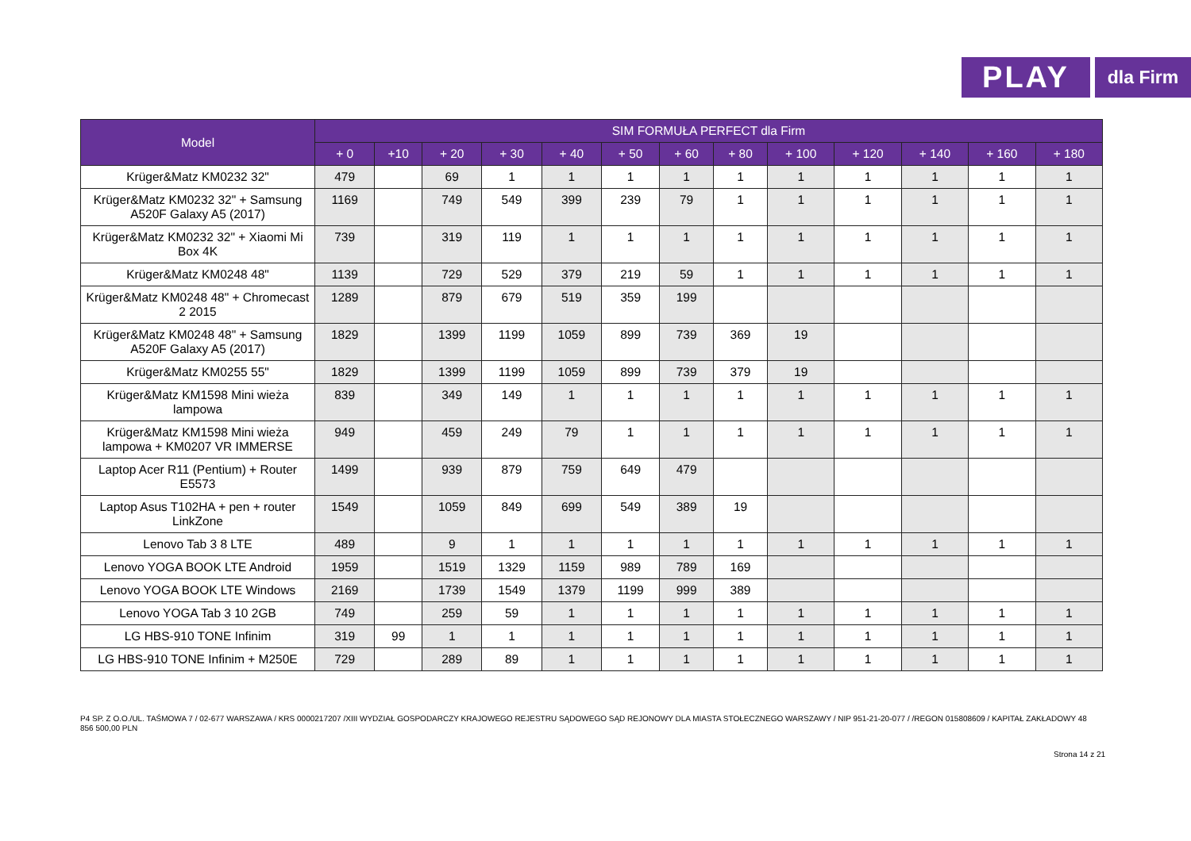PLAY
dla Firm
| Model | SIM FORMUŁA PERFECT dla Firm | | | | | | | | | | | | |
| --- | --- | --- | --- | --- | --- | --- | --- | --- | --- | --- | --- | --- | --- |
| | + 0 | +10 | + 20 | + 30 | + 40 | + 50 | + 60 | + 80 | + 100 | + 120 | + 140 | + 160 | + 180 |
| Krüger&Matz KM0232 32" | 479 | | 69 | 1 | 1 | 1 | 1 | 1 | 1 | 1 | 1 | 1 | 1 |
| Krüger&Matz KM0232 32" + Samsung A520F Galaxy A5 (2017) | 1169 | | 749 | 549 | 399 | 239 | 79 | 1 | 1 | 1 | 1 | 1 | 1 |
| Krüger&Matz KM0232 32" + Xiaomi Mi Box 4K | 739 | | 319 | 119 | 1 | 1 | 1 | 1 | 1 | 1 | 1 | 1 | 1 |
| Krüger&Matz KM0248 48" | 1139 | | 729 | 529 | 379 | 219 | 59 | 1 | 1 | 1 | 1 | 1 | 1 |
| Krüger&Matz KM0248 48" + Chromecast 2 2015 | 1289 | | 879 | 679 | 519 | 359 | 199 | | | | | | |
| Krüger&Matz KM0248 48" + Samsung A520F Galaxy A5 (2017) | 1829 | | 1399 | 1199 | 1059 | 899 | 739 | 369 | 19 | | | | |
| Krüger&Matz KM0255 55" | 1829 | | 1399 | 1199 | 1059 | 899 | 739 | 379 | 19 | | | | |
| Krüger&Matz KM1598 Mini wieża lampowa | 839 | | 349 | 149 | 1 | 1 | 1 | 1 | 1 | 1 | 1 | 1 | 1 |
| Krüger&Matz KM1598 Mini wieża lampowa + KM0207 VR IMMERSE | 949 | | 459 | 249 | 79 | 1 | 1 | 1 | 1 | 1 | 1 | 1 | 1 |
| Laptop Acer R11 (Pentium) + Router E5573 | 1499 | | 939 | 879 | 759 | 649 | 479 | | | | | | |
| Laptop Asus T102HA + pen + router LinkZone | 1549 | | 1059 | 849 | 699 | 549 | 389 | 19 | | | | | |
| Lenovo Tab 3 8 LTE | 489 | | 9 | 1 | 1 | 1 | 1 | 1 | 1 | 1 | 1 | 1 | 1 |
| Lenovo YOGA BOOK LTE Android | 1959 | | 1519 | 1329 | 1159 | 989 | 789 | 169 | | | | | |
| Lenovo YOGA BOOK LTE Windows | 2169 | | 1739 | 1549 | 1379 | 1199 | 999 | 389 | | | | | |
| Lenovo YOGA Tab 3 10 2GB | 749 | | 259 | 59 | 1 | 1 | 1 | 1 | 1 | 1 | 1 | 1 | 1 |
| LG HBS-910 TONE Infinim | 319 | 99 | 1 | 1 | 1 | 1 | 1 | 1 | 1 | 1 | 1 | 1 | 1 |
| LG HBS-910 TONE Infinim + M250E | 729 | | 289 | 89 | 1 | 1 | 1 | 1 | 1 | 1 | 1 | 1 | 1 |
P4 SP. Z O.O./UL. TAŚMOWA 7 / 02-677 WARSZAWA / KRS 0000217207 /XIII WYDZIAŁ GOSPODARCZY KRAJOWEGO REJESTRU SĄDOWEGO SĄD REJONOWY DLA MIASTA STOŁECZNEGO WARSZAWY / NIP 951-21-20-077 / /REGON 015808609 / KAPITAŁ ZAKŁADOWY 48 856 500,00 PLN
Strona 14 z 21